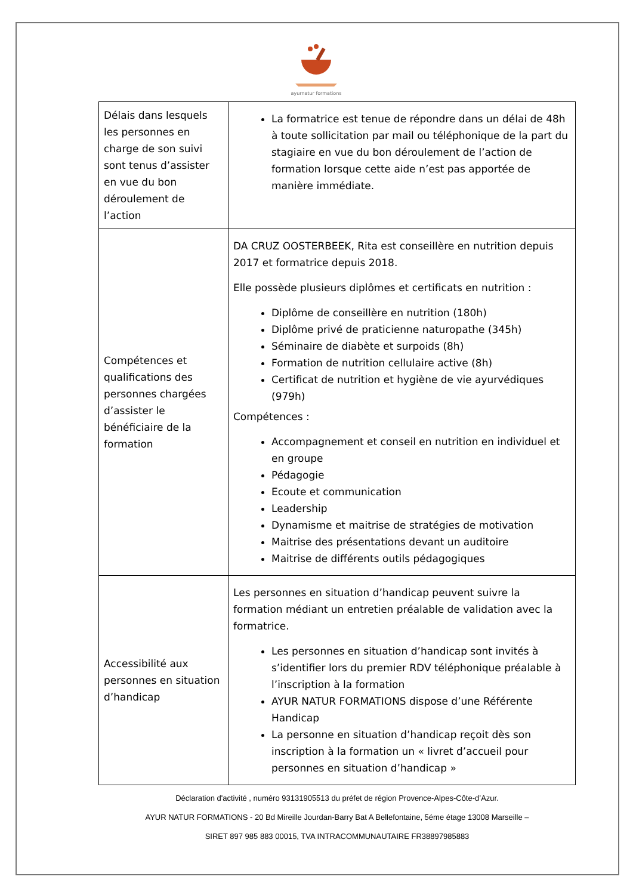ayurnatur formations
| Délais dans lesquels les personnes en charge de son suivi sont tenus d’assister en vue du bon déroulement de l’action | La formatrice est tenue de répondre dans un délai de 48h à toute sollicitation par mail ou téléphonique de la part du stagiaire en vue du bon déroulement de l’action de formation lorsque cette aide n’est pas apportée de manière immédiate. |
| Compétences et qualifications des personnes chargées d’assister le bénéficiaire de la formation | DA CRUZ OOSTERBEEK, Rita est conseillère en nutrition depuis 2017 et formatrice depuis 2018. Elle possède plusieurs diplômes et certificats en nutrition : Diplôme de conseillère en nutrition (180h) Diplôme privé de praticienne naturopathe (345h) Séminaire de diabète et surpoids (8h) Formation de nutrition cellulaire active (8h) Certificat de nutrition et hygiène de vie ayurvédiques (979h) Compétences : Accompagnement et conseil en nutrition en individuel et en groupe Pédagogie Ecoute et communication Leadership Dynamisme et maitrise de stratégies de motivation Maitrise des présentations devant un auditoire Maitrise de différents outils pédagogiques |
| Accessibilité aux personnes en situation d’handicap | Les personnes en situation d’handicap peuvent suivre la formation médiant un entretien préalable de validation avec la formatrice. Les personnes en situation d’handicap sont invités à s’identifier lors du premier RDV téléphonique préalable à l’inscription à la formation AYUR NATUR FORMATIONS dispose d’une Référente Handicap La personne en situation d’handicap reçoit dès son inscription à la formation un « livret d’accueil pour personnes en situation d’handicap » |
Déclaration d'activité , numéro 93131905513 du préfet de région Provence-Alpes-Côte-d’Azur.
AYUR NATUR FORMATIONS - 20 Bd Mireille Jourdan-Barry Bat A Bellefontaine, 5éme étage 13008 Marseille –
SIRET 897 985 883 00015, TVA INTRACOMMUNAUTAIRE FR38897985883